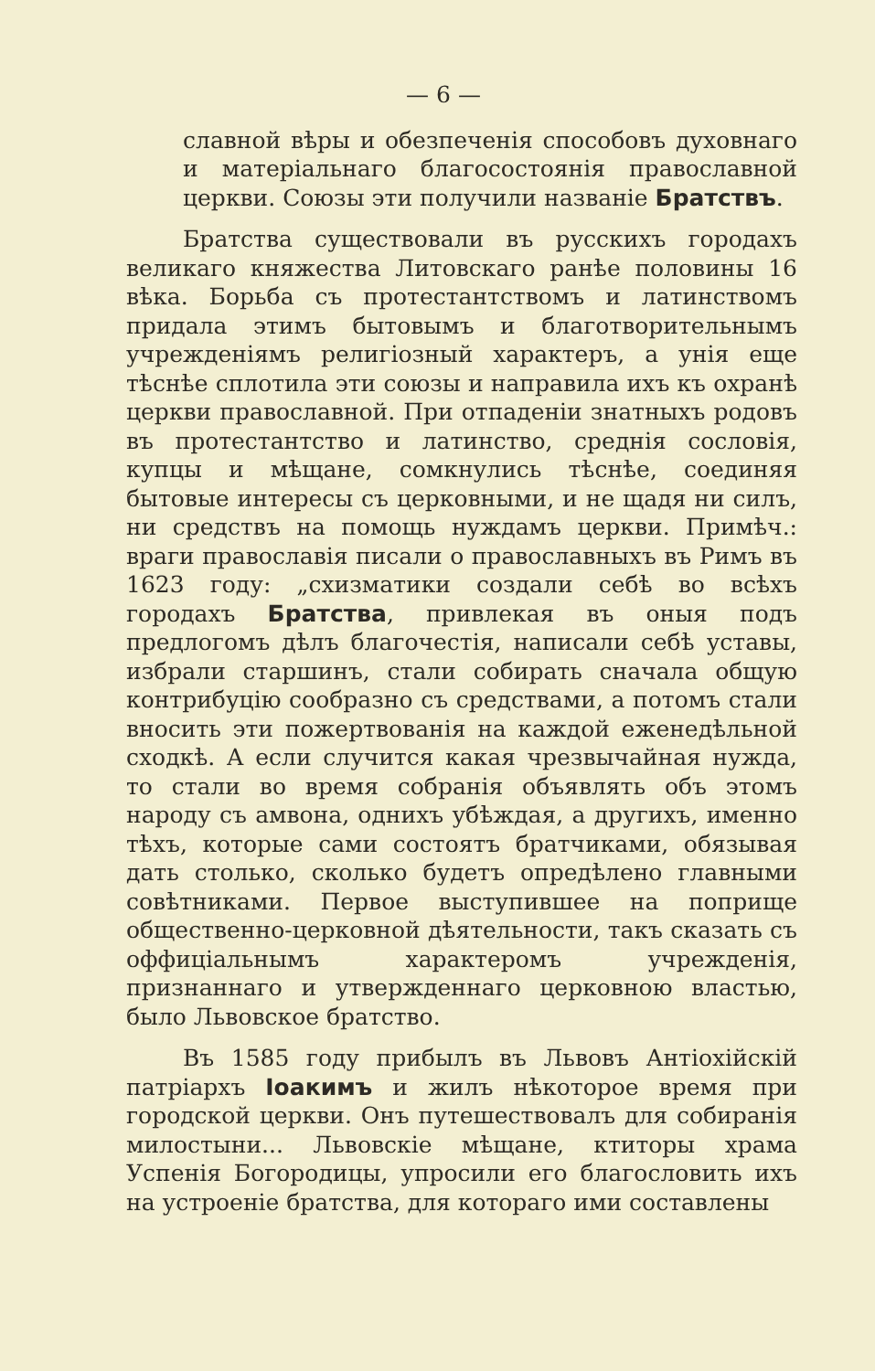— 6 —
славной вѣры и обезпеченія способовъ духовнаго и матеріальнаго благосостоянія православной церкви. Союзы эти получили названіе Братствъ.
Братства существовали въ русскихъ городахъ великаго княжества Литовскаго ранѣе половины 16 вѣка. Борьба съ протестантствомъ и латинствомъ придала этимъ бытовымъ и благотворительнымъ учрежденіямъ религіозный характеръ, а унія еще тѣснѣе сплотила эти союзы и направила ихъ къ охранѣ церкви православной. При отпаденіи знатныхъ родовъ въ протестантство и латинство, среднія сословія, купцы и мѣщане, сомкнулись тѣснѣе, соединяя бытовые интересы съ церковными, и не щадя ни силъ, ни средствъ на помощь нуждамъ церкви. Примѣч.: враги православія писали о православныхъ въ Римъ въ 1623 году: „схизматики создали себѣ во всѣхъ городахъ Братства, привлекая въ оныя подъ предлогомъ дѣлъ благочестія, написали себѣ уставы, избрали старшинъ, стали собирать сначала общую контрибуцію сообразно съ средствами, а потомъ стали вносить эти пожертвованія на каждой еженедѣльной сходкѣ. А если случится какая чрезвычайная нужда, то стали во время собранія объявлять объ этомъ народу съ амвона, однихъ убѣждая, а другихъ, именно тѣхъ, которые сами состоятъ братчиками, обязывая дать столько, сколько будетъ опредѣлено главными совѣтниками. Первое выступившее на поприще общественно-церковной дѣятельности, такъ сказать съ оффиціальнымъ характеромъ учрежденія, признаннаго и утвержденнаго церковною властью, было Львовское братство.
Въ 1585 году прибылъ въ Львовъ Антіохійскій патріархъ Іоакимъ и жилъ нѣкоторое время при городской церкви. Онъ путешествовалъ для собиранія милостыни... Львовскіе мѣщане, ктиторы храма Успенія Богородицы, упросили его благословить ихъ на устроеніе братства, для котораго ими составлены